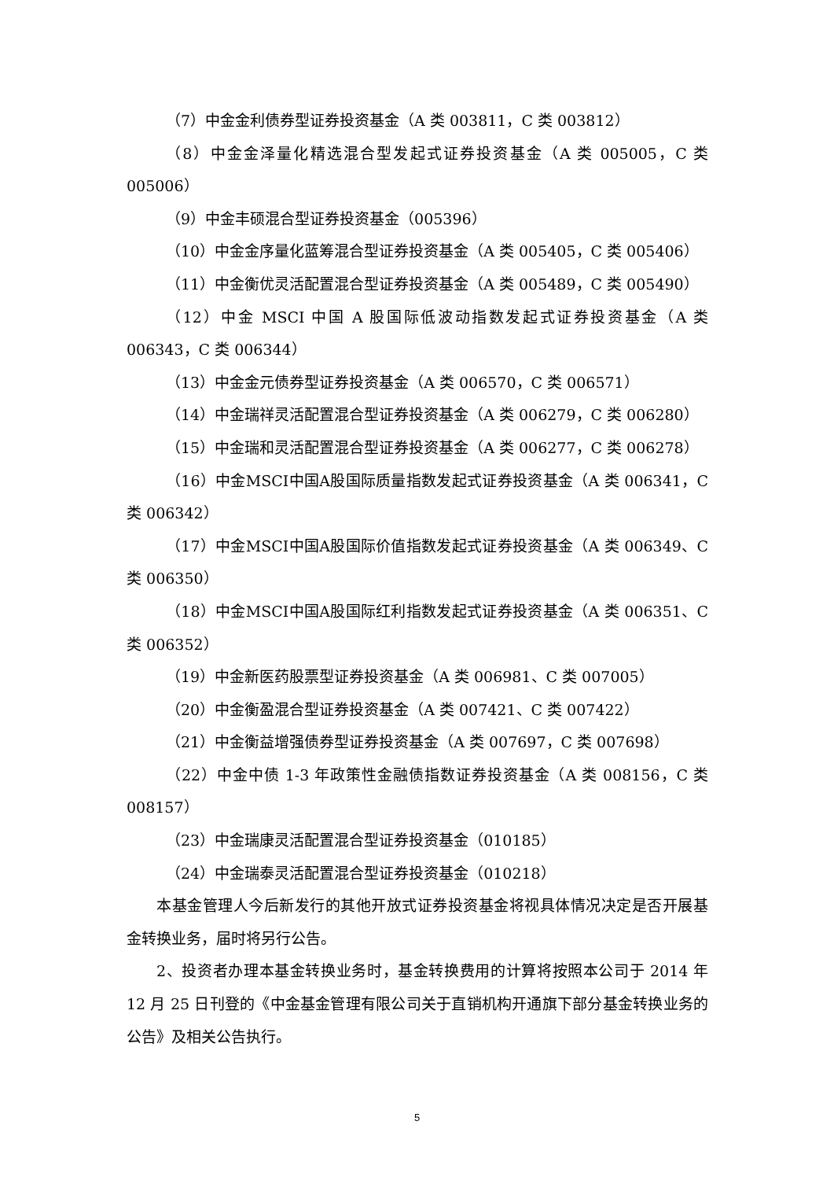（7）中金金利债券型证券投资基金（A 类 003811，C 类 003812）
（8）中金金泽量化精选混合型发起式证券投资基金（A 类 005005，C 类 005006）
（9）中金丰硕混合型证券投资基金（005396）
（10）中金金序量化蓝筹混合型证券投资基金（A 类 005405，C 类 005406）
（11）中金衡优灵活配置混合型证券投资基金（A 类 005489，C 类 005490）
（12）中金 MSCI 中国 A 股国际低波动指数发起式证券投资基金（A 类 006343，C 类 006344）
（13）中金金元债券型证券投资基金（A 类 006570，C 类 006571）
（14）中金瑞祥灵活配置混合型证券投资基金（A 类 006279，C 类 006280）
（15）中金瑞和灵活配置混合型证券投资基金（A 类 006277，C 类 006278）
（16）中金MSCI中国A股国际质量指数发起式证券投资基金（A 类 006341，C 类 006342）
（17）中金MSCI中国A股国际价值指数发起式证券投资基金（A 类 006349、C 类 006350）
（18）中金MSCI中国A股国际红利指数发起式证券投资基金（A 类 006351、C 类 006352）
（19）中金新医药股票型证券投资基金（A 类 006981、C 类 007005）
（20）中金衡盈混合型证券投资基金（A 类 007421、C 类 007422）
（21）中金衡益增强债券型证券投资基金（A 类 007697，C 类 007698）
（22）中金中债 1-3 年政策性金融债指数证券投资基金（A 类 008156，C 类 008157）
（23）中金瑞康灵活配置混合型证券投资基金（010185）
（24）中金瑞泰灵活配置混合型证券投资基金（010218）
本基金管理人今后新发行的其他开放式证券投资基金将视具体情况决定是否开展基金转换业务，届时将另行公告。
2、投资者办理本基金转换业务时，基金转换费用的计算将按照本公司于 2014 年 12 月 25 日刊登的《中金基金管理有限公司关于直销机构开通旗下部分基金转换业务的公告》及相关公告执行。
5